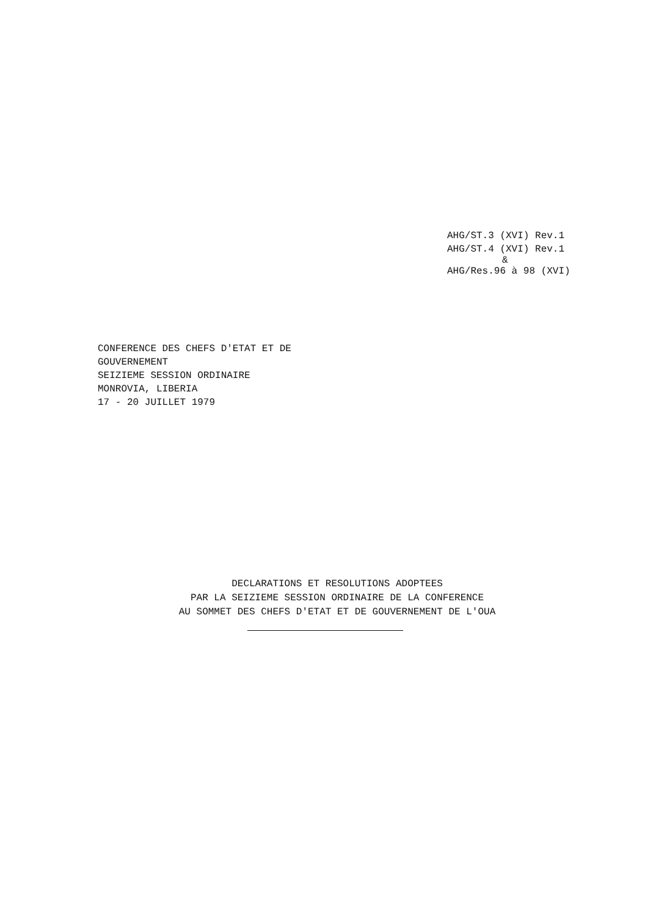AHG/ST.3 (XVI) Rev.1
AHG/ST.4 (XVI) Rev.1
&
AHG/Res.96 à 98 (XVI)
CONFERENCE DES CHEFS D'ETAT ET DE
GOUVERNEMENT
SEIZIEME SESSION ORDINAIRE
MONROVIA, LIBERIA
17 - 20 JUILLET 1979
DECLARATIONS ET RESOLUTIONS ADOPTEES
PAR LA SEIZIEME SESSION ORDINAIRE DE LA CONFERENCE
AU SOMMET DES CHEFS D'ETAT ET DE GOUVERNEMENT DE L'OUA